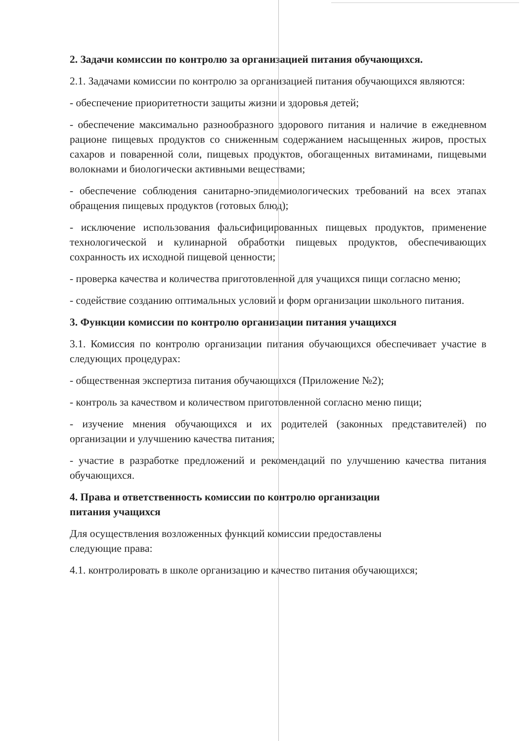2. Задачи комиссии по контролю за организацией питания обучающихся.
2.1. Задачами комиссии по контролю за организацией питания обучающихся являются:
- обеспечение приоритетности защиты жизни и здоровья детей;
- обеспечение максимально разнообразного здорового питания и наличие в ежедневном рационе пищевых продуктов со сниженным содержанием насыщенных жиров, простых сахаров и поваренной соли, пищевых продуктов, обогащенных витаминами, пищевыми волокнами и биологически активными веществами;
- обеспечение соблюдения санитарно-эпидемиологических требований на всех этапах обращения пищевых продуктов (готовых блюд);
- исключение использования фальсифицированных пищевых продуктов, применение технологической и кулинарной обработки пищевых продуктов, обеспечивающих сохранность их исходной пищевой ценности;
- проверка качества и количества приготовленной для учащихся пищи согласно меню;
- содействие созданию оптимальных условий и форм организации школьного питания.
3. Функции комиссии по контролю организации питания учащихся
3.1. Комиссия по контролю организации питания обучающихся обеспечивает участие в следующих процедурах:
- общественная экспертиза питания обучающихся (Приложение №2);
- контроль за качеством и количеством приготовленной согласно меню пищи;
- изучение мнения обучающихся и их родителей (законных представителей) по организации и улучшению качества питания;
- участие в разработке предложений и рекомендаций по улучшению качества питания обучающихся.
4. Права и ответственность комиссии по контролю организации
питания учащихся
Для осуществления возложенных функций комиссии предоставлены
следующие права:
4.1. контролировать в школе организацию и качество питания обучающихся;